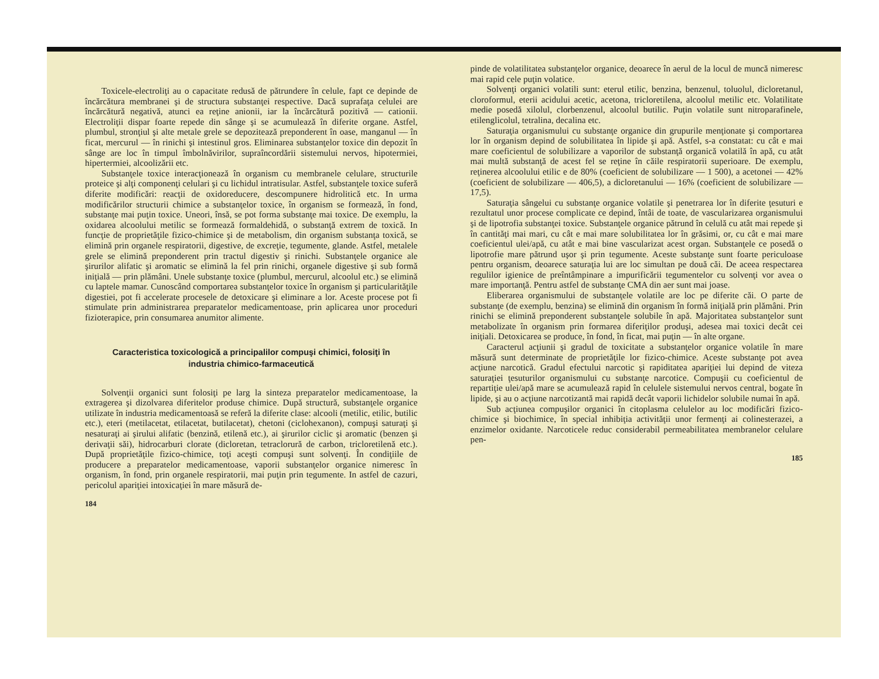Toxicele-electroliţi au o capacitate redusă de pătrundere în celule, fapt ce depinde de încărcătura membranei şi de structura substanţei respective. Dacă suprafaţa celulei are încărcătură negativă, atunci ea reţine anionii, iar la încărcătură pozitivă — cationii. Electroliţii dispar foarte repede din sânge şi se acumulează în diferite organe. Astfel, plumbul, stronţiul şi alte metale grele se depozitează preponderent în oase, manganul — în ficat, mercurul — în rinichi şi intestinul gros. Eliminarea substanţelor toxice din depozit în sânge are loc în timpul îmbolnăvirilor, supraîncordării sistemului nervos, hipotermiei, hipertermiei, alcoolizării etc.
Substanţele toxice interacţionează în organism cu membranele celulare, structurile proteice şi alţi componenţi celulari şi cu lichidul intratisular. Astfel, substanţele toxice suferă diferite modificări: reacţii de oxidoreducere, descompunere hidrolitică etc. In urma modificărilor structurii chimice a substanţelor toxice, în organism se formează, în fond, substanţe mai puţin toxice. Uneori, însă, se pot forma substanţe mai toxice. De exemplu, la oxidarea alcoolului metilic se formează formaldehidă, o substanţă extrem de toxică. In funcţie de proprietăţile fizico-chimice şi de metabolism, din organism substanţa toxică, se elimină prin organele respiratorii, digestive, de excreţie, tegumente, glande. Astfel, metalele grele se elimină preponderent prin tractul digestiv şi rinichi. Substanţele organice ale şirurilor alifatic şi aromatic se elimină la fel prin rinichi, organele digestive şi sub formă iniţială — prin plămâni. Unele substanţe toxice (plumbul, mercurul, alcoolul etc.) se elimină cu laptele mamar. Cunoscând comportarea substanţelor toxice în organism şi particularităţile digestiei, pot fi accelerate procesele de detoxicare şi eliminare a lor. Aceste procese pot fi stimulate prin administrarea preparatelor medicamentoase, prin aplicarea unor proceduri fizioterapice, prin consumarea anumitor alimente.
Caracteristica toxicologică a principalilor compuşi chimici, folosiţi în industria chimico-farmaceutică
Solvenţii organici sunt folosiţi pe larg la sinteza preparatelor medicamentoase, la extragerea şi dizolvarea diferitelor produse chimice. După structură, substanţele organice utilizate în industria medicamentoasă se referă la diferite clase: alcooli (metilic, etilic, butilic etc.), eteri (metilacetat, etilacetat, butilacetat), chetoni (ciclohexanon), compuşi saturaţi şi nesaturaţi ai şirului alifatic (benzină, etilenă etc.), ai şirurilor ciclic şi aromatic (benzen şi derivaţii săi), hidrocarburi clorate (dicloretan, tetraclorură de carbon, tricloretilenă etc.). După proprietăţile fizico-chimice, toţi aceşti compuşi sunt solvenţi. În condiţiile de producere a preparatelor medicamentoase, vaporii substanţelor organice nimeresc în organism, în fond, prin organele respiratorii, mai puţin prin tegumente. In astfel de cazuri, pericolul apariţiei intoxicaţiei în mare măsură de-
184
pinde de volatilitatea substanţelor organice, deoarece în aerul de la locul de muncă nimeresc mai rapid cele puţin volatice.
Solvenţi organici volatili sunt: eterul etilic, benzina, benzenul, toluolul, dicloretanul, cloroformul, eterii acidului acetic, acetona, tricloretilena, alcoolul metilic etc. Volatilitate medie posedă xilolul, clorbenzenul, alcoolul butilic. Puţin volatile sunt nitroparafinele, etilenglicolul, tetralina, decalina etc.
Saturaţia organismului cu substanţe organice din grupurile menţionate şi comportarea lor în organism depind de solubilitatea în lipide şi apă. Astfel, s-a constatat: cu cât e mai mare coeficientul de solubilizare a vaporilor de substanţă organică volatilă în apă, cu atât mai multă substanţă de acest fel se reţine în căile respiratorii superioare. De exemplu, reţinerea alcoolului etilic e de 80% (coeficient de solubilizare — 1 500), a acetonei — 42% (coeficient de solubilizare — 406,5), a dicloretanului — 16% (coeficient de solubilizare — 17,5).
Saturaţia sângelui cu substanţe organice volatile şi penetrarea lor în diferite ţesuturi e rezultatul unor procese complicate ce depind, întâi de toate, de vascularizarea organismului şi de lipotrofia substanţei toxice. Substanţele organice pătrund în celulă cu atât mai repede şi în cantităţi mai mari, cu cât e mai mare solubilitatea lor în grăsimi, or, cu cât e mai mare coeficientul ulei/apă, cu atât e mai bine vascularizat acest organ. Substanţele ce posedă o lipotrofie mare pătrund uşor şi prin tegumente. Aceste substanţe sunt foarte periculoase pentru organism, deoarece saturaţia lui are loc simultan pe două căi. De aceea respectarea regulilor igienice de preîntâmpinare a impurificării tegumentelor cu solvenţi vor avea o mare importanţă. Pentru astfel de substanţe CMA din aer sunt mai joase.
Eliberarea organismului de substanţele volatile are loc pe diferite căi. O parte de substanţe (de exemplu, benzina) se elimină din organism în formă iniţială prin plămâni. Prin rinichi se elimină preponderent substanţele solubile în apă. Majoritatea substanţelor sunt metabolizate în organism prin formarea diferiţilor produşi, adesea mai toxici decât cei iniţiali. Detoxicarea se produce, în fond, în ficat, mai puţin — în alte organe.
Caracterul acţiunii şi gradul de toxicitate a substanţelor organice volatile în mare măsură sunt determinate de proprietăţile lor fizico-chimice. Aceste substanţe pot avea acţiune narcotică. Gradul efectului narcotic şi rapiditatea apariţiei lui depind de viteza saturaţiei ţesuturilor organismului cu substanţe narcotice. Compuşii cu coeficientul de repartiţie ulei/apă mare se acumulează rapid în celulele sistemului nervos central, bogate în lipide, şi au o acţiune narcotizantă mai rapidă decât vaporii lichidelor solubile numai în apă.
Sub acţiunea compuşilor organici în citoplasma celulelor au loc modificări fizico-chimice şi biochimice, în special inhibiţia activităţii unor fermenţi ai colinesterazei, a enzimelor oxidante. Narcoticele reduc considerabil permeabilitatea membranelor celulare pen-
185